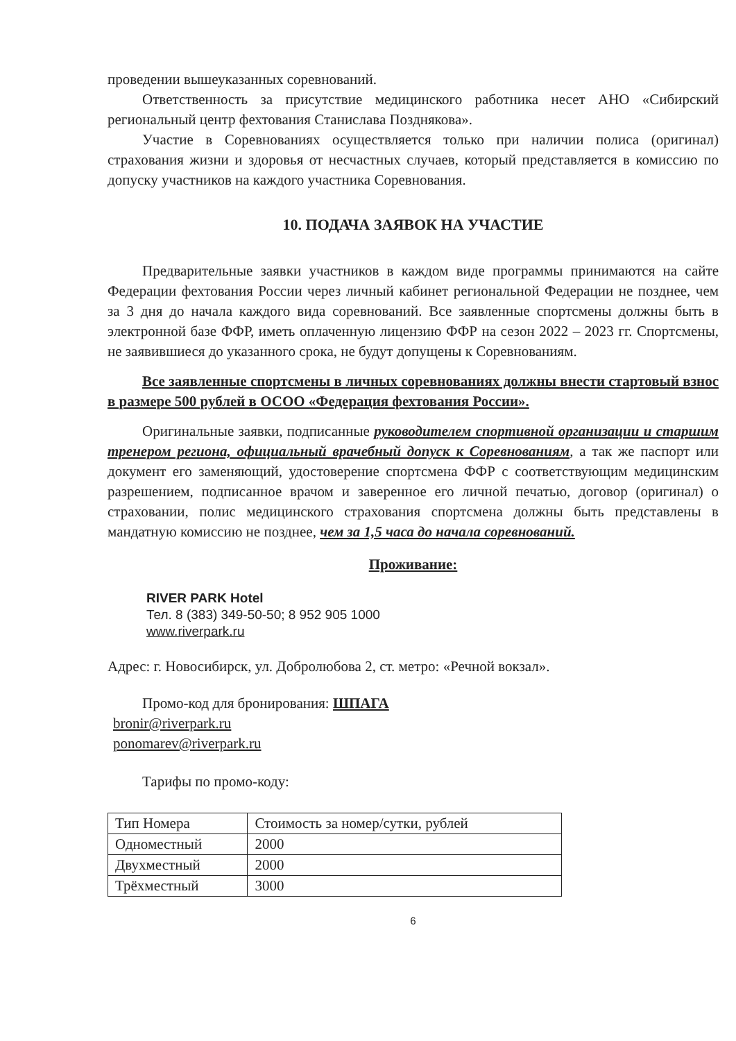проведении вышеуказанных соревнований.
Ответственность за присутствие медицинского работника несет АНО «Сибирский региональный центр фехтования Станислава Позднякова».
Участие в Соревнованиях осуществляется только при наличии полиса (оригинал) страхования жизни и здоровья от несчастных случаев, который представляется в комиссию по допуску участников на каждого участника Соревнования.
10. ПОДАЧА ЗАЯВОК НА УЧАСТИЕ
Предварительные заявки участников в каждом виде программы принимаются на сайте Федерации фехтования России через личный кабинет региональной Федерации не позднее, чем за 3 дня до начала каждого вида соревнований. Все заявленные спортсмены должны быть в электронной базе ФФР, иметь оплаченную лицензию ФФР на сезон 2022 – 2023 гг. Спортсмены, не заявившиеся до указанного срока, не будут допущены к Соревнованиям.
Все заявленные спортсмены в личных соревнованиях должны внести стартовый взнос в размере 500 рублей в ОСОО «Федерация фехтования России».
Оригинальные заявки, подписанные руководителем спортивной организации и старшим тренером региона, официальный врачебный допуск к Соревнованиям, а так же паспорт или документ его заменяющий, удостоверение спортсмена ФФР с соответствующим медицинским разрешением, подписанное врачом и заверенное его личной печатью, договор (оригинал) о страховании, полис медицинского страхования спортсмена должны быть представлены в мандатную комиссию не позднее, чем за 1,5 часа до начала соревнований.
Проживание:
RIVER PARK Hotel
Тел. 8 (383) 349-50-50; 8 952 905 1000
www.riverpark.ru
Адрес: г. Новосибирск, ул. Добролюбова 2, ст. метро: «Речной вокзал».
Промо-код для бронирования: ШПАГА
bronir@riverpark.ru
ponomarev@riverpark.ru
Тарифы по промо-коду:
| Тип Номера | Стоимость за номер/сутки, рублей |
| Одноместный | 2000 |
| Двухместный | 2000 |
| Трёхместный | 3000 |
6